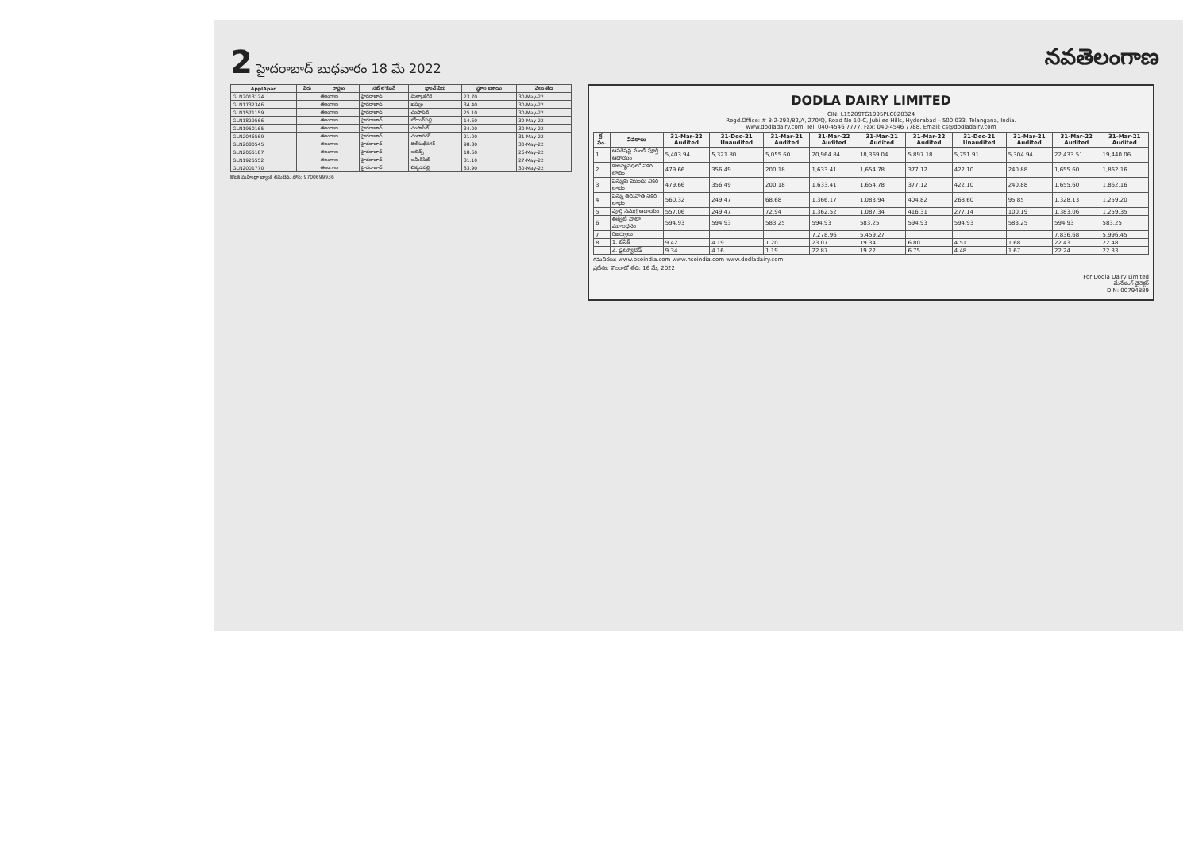2 హైదరాబాద్ బుధవారం 18 మే 2022
నవతెలంగాణ
| AppIApac | పేరు | రాష్ట్రం | సబ్ లొకేషన్ | బ్రాంచ్ పేరు | స్థూల బకాయి | వేలం తేది |
| --- | --- | --- | --- | --- | --- | --- |
| GLN2013124 | | తెలంగాణ | హైదరాబాద్ | మల్కాజ్‌గిరి | 23.70 | 30-May-22 |
| GLN1732346 | | తెలంగాణ | హైదరాబాద్ | ఖమ్మం | 34.40 | 30-May-22 |
| GLN1571159 | | తెలంగాణ | హైదరాబాద్ | చంపాపేట్ | 25.10 | 30-May-22 |
| GLN1829566 | | తెలంగాణ | హైదరాబాద్ | బోయిన్‌పల్లి | 14.60 | 30-May-22 |
| GLN1950165 | | తెలంగాణ | హైదరాబాద్ | చంపాపేట్ | 34.00 | 30-May-22 |
| GLN2046569 | | తెలంగాణ | హైదరాబాద్ | చందానగర్ | 21.00 | 31-May-22 |
| GLN2080545 | | తెలంగాణ | హైదరాబాద్ | దిల్‌సుఖ్‌నగర్ | 98.80 | 30-May-22 |
| GLN2065187 | | తెలంగాణ | హైదరాబాద్ | అబిడ్స్ | 18.60 | 26-May-22 |
| GLN1925552 | | తెలంగాణ | హైదరాబాద్ | అమీర్‌పేట్ | 31.10 | 27-May-22 |
| GLN2001770 | | తెలంగాణ | హైదరాబాద్ | చిక్కడపల్లి | 33.90 | 30-May-22 |
కొటక్ మహీంద్రా బ్యాంక్ లిమిటెడ్, ఫోన్: 9700699936
DODLA DAIRY LIMITED
CIN: L15209TG1995PLC020324
Regd.Office: # 8-2-293/82/A, 270/Q, Road No 10-C, Jubilee Hills, Hyderabad – 500 033, Telangana, India.
www.dodladairy.com, Tel: 040-4546 7777, Fax: 040-4546 7788, Email: cs@dodladairy.com
| క్ర. సం. | వివరాలు | 31-Mar-22 Audited | 31-Dec-21 Unaudited | 31-Mar-21 Audited | 31-Mar-22 Audited | 31-Mar-21 Audited | 31-Mar-22 Audited | 31-Dec-21 Unaudited | 31-Mar-21 Audited | 31-Mar-22 Audited | 31-Mar-21 Audited |
| --- | --- | --- | --- | --- | --- | --- | --- | --- | --- | --- | --- |
| 1 | ఆపరేషన్ల నుండి పూర్తి ఆదాయం | 5,403.94 | 5,321.80 | 5,055.60 | 20,964.84 | 18,369.04 | 5,897.18 | 5,751.91 | 5,304.94 | 22,433.51 | 19,440.06 |
| 2 | కాలవ్యవధిలో నికర లాభం | 479.66 | 356.49 | 200.18 | 1,633.41 | 1,654.78 | 377.12 | 422.10 | 240.88 | 1,655.60 | 1,862.16 |
| 3 | పన్నుకు ముందు నికర లాభం | 479.66 | 356.49 | 200.18 | 1,633.41 | 1,654.78 | 377.12 | 422.10 | 240.88 | 1,655.60 | 1,862.16 |
| 4 | పన్ను తరువాత నికర లాభం | 560.32 | 249.47 | 68.68 | 1,366.17 | 1,083.94 | 404.82 | 268.60 | 95.85 | 1,328.13 | 1,259.20 |
| 5 | పూర్తి సమగ్ర ఆదాయం | 557.06 | 249.47 | 72.94 | 1,362.52 | 1,087.34 | 416.31 | 277.14 | 100.19 | 1,383.06 | 1,259.35 |
| 6 | ఈక్విటీ వాటా మూలధనం | 594.93 | 594.93 | 583.25 | 594.93 | 583.25 | 594.93 | 594.93 | 583.25 | 594.93 | 583.25 |
| 7 | రిజర్వులు | | | | 7,278.96 | 5,459.27 | | | | 7,836.68 | 5,996.45 |
| 8 | 1. బేసిక్ | 9.42 | 4.19 | 1.20 | 23.07 | 19.34 | 6.80 | 4.51 | 1.68 | 22.43 | 22.48 |
| | 2. డైల్యూటెడ్ | 9.34 | 4.16 | 1.19 | 22.87 | 19.22 | 6.75 | 4.48 | 1.67 | 22.24 | 22.33 |
గమనికలు: www.bseindia.com www.nseindia.com www.dodladairy.com
ప్రదేశం: కొలరాడో తేది: 16 మే, 2022
For Dodla Dairy Limited
మేనేజింగ్ డైరెక్టర్
DIN: 00794889